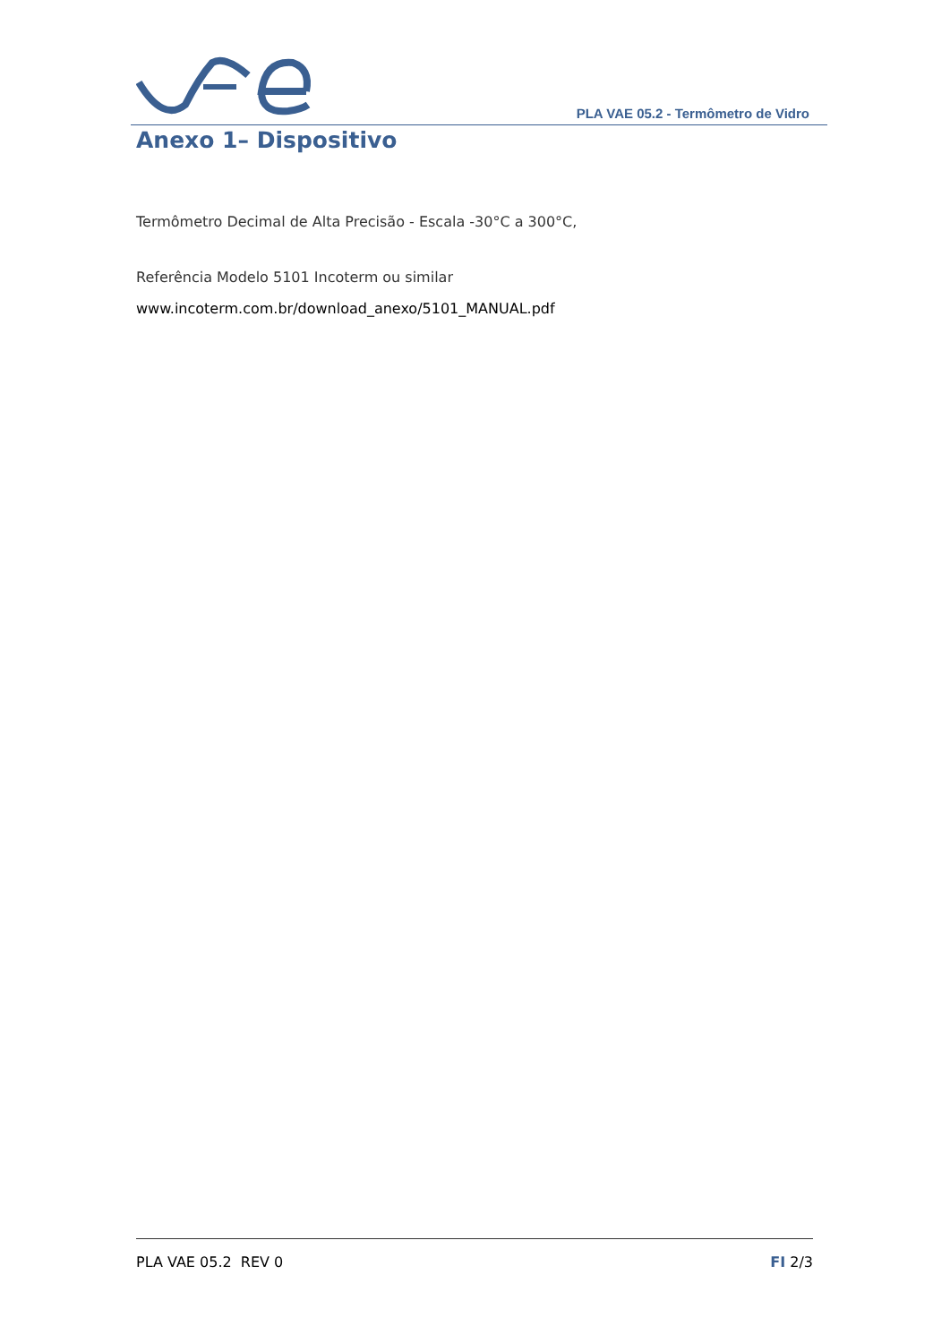PLA VAE 05.2 - Termômetro de Vidro
Anexo 1– Dispositivo
Termômetro Decimal de Alta Precisão - Escala -30°C a 300°C,
Referência Modelo 5101 Incoterm ou similar
www.incoterm.com.br/download_anexo/5101_MANUAL.pdf
PLA VAE 05.2 REV 0 FI 2/3